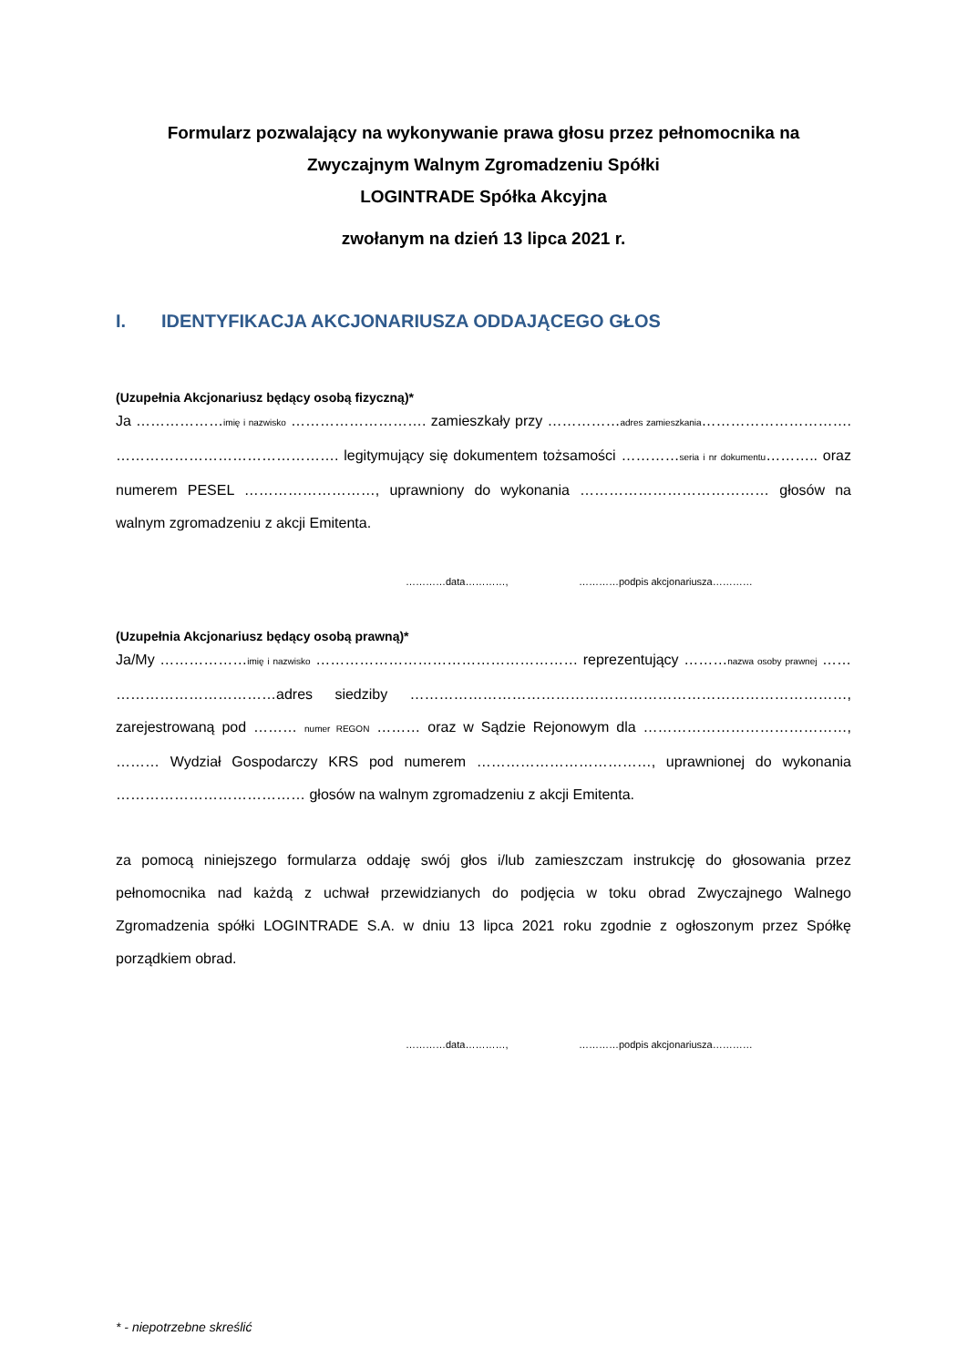Formularz pozwalający na wykonywanie prawa głosu przez pełnomocnika na
Zwyczajnym Walnym Zgromadzeniu Spółki
LOGINTRADE Spółka Akcyjna
zwołanym na dzień 13 lipca 2021 r.
I. IDENTYFIKACJA AKCJONARIUSZA ODDAJĄCEGO GŁOS
(Uzupełnia Akcjonariusz będący osobą fizyczną)*
Ja ………………imię i nazwisko ………………………. zamieszkały przy ……………adres zamieszkania…………………………. ………………………………………. legitymujący się dokumentem tożsamości …………seria i nr dokumentu……….. oraz numerem PESEL ………………………, uprawniony do wykonania ………………………………… głosów na walnym zgromadzeniu z akcji Emitenta.
…………data…………, …………podpis akcjonariusza…………
(Uzupełnia Akcjonariusz będący osobą prawną)*
Ja/My ………………imię i nazwisko ……………………………………………… reprezentujący ………nazwa osoby prawnej …… ……………………………adres siedziby ………………………………………………………………………………, zarejestrowaną pod ……… numer REGON ……… oraz w Sądzie Rejonowym dla ……………………………………, ……… Wydział Gospodarczy KRS pod numerem ………………………………, uprawnionej do wykonania ………………………………… głosów na walnym zgromadzeniu z akcji Emitenta.
za pomocą niniejszego formularza oddaję swój głos i/lub zamieszczam instrukcję do głosowania przez pełnomocnika nad każdą z uchwał przewidzianych do podjęcia w toku obrad Zwyczajnego Walnego Zgromadzenia spółki LOGINTRADE S.A. w dniu 13 lipca 2021 roku zgodnie z ogłoszonym przez Spółkę porządkiem obrad.
…………data…………, …………podpis akcjonariusza…………
* - niepotrzebne skreślić